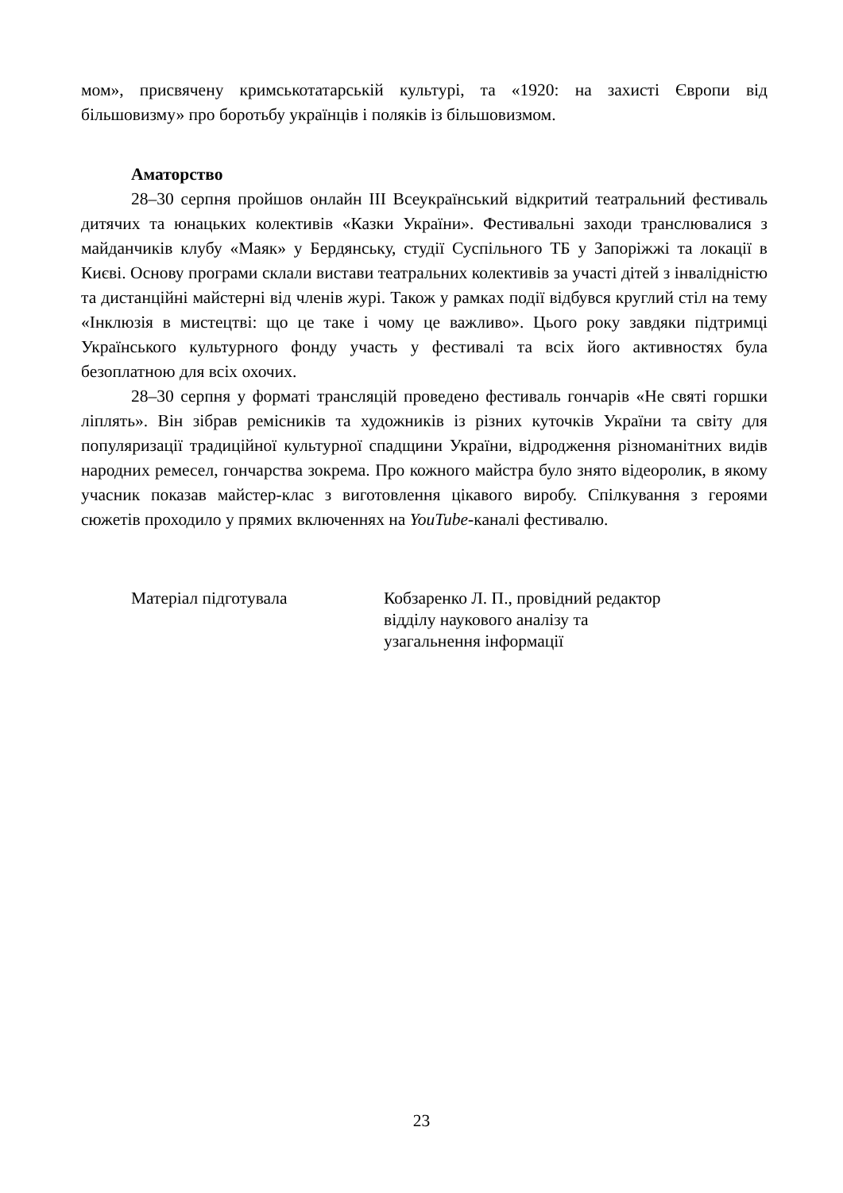мом», присвячену кримськотатарській культурі, та «1920: на захисті Європи від більшовизму» про боротьбу українців і поляків із більшовизмом.
Аматорство
28–30 серпня пройшов онлайн ІІІ Всеукраїнський відкритий театральний фестиваль дитячих та юнацьких колективів «Казки України». Фестивальні заходи транслювалися з майданчиків клубу «Маяк» у Бердянську, студії Суспільного ТБ у Запоріжжі та локації в Києві. Основу програми склали вистави театральних колективів за участі дітей з інвалідністю та дистанційні майстерні від членів журі. Також у рамках події відбувся круглий стіл на тему «Інклюзія в мистецтві: що це таке і чому це важливо». Цього року завдяки підтримці Українського культурного фонду участь у фестивалі та всіх його активностях була безоплатною для всіх охочих.
28–30 серпня у форматі трансляцій проведено фестиваль гончарів «Не святі горшки ліплять». Він зібрав ремісників та художників із різних куточків України та світу для популяризації традиційної культурної спадщини України, відродження різноманітних видів народних ремесел, гончарства зокрема. Про кожного майстра було знято відеоролик, в якому учасник показав майстер-клас з виготовлення цікавого виробу. Спілкування з героями сюжетів проходило у прямих включеннях на YouTube-каналі фестивалю.
Матеріал підготувала Кобзаренко Л. П., провідний редактор
відділу наукового аналізу та
узагальнення інформації
23